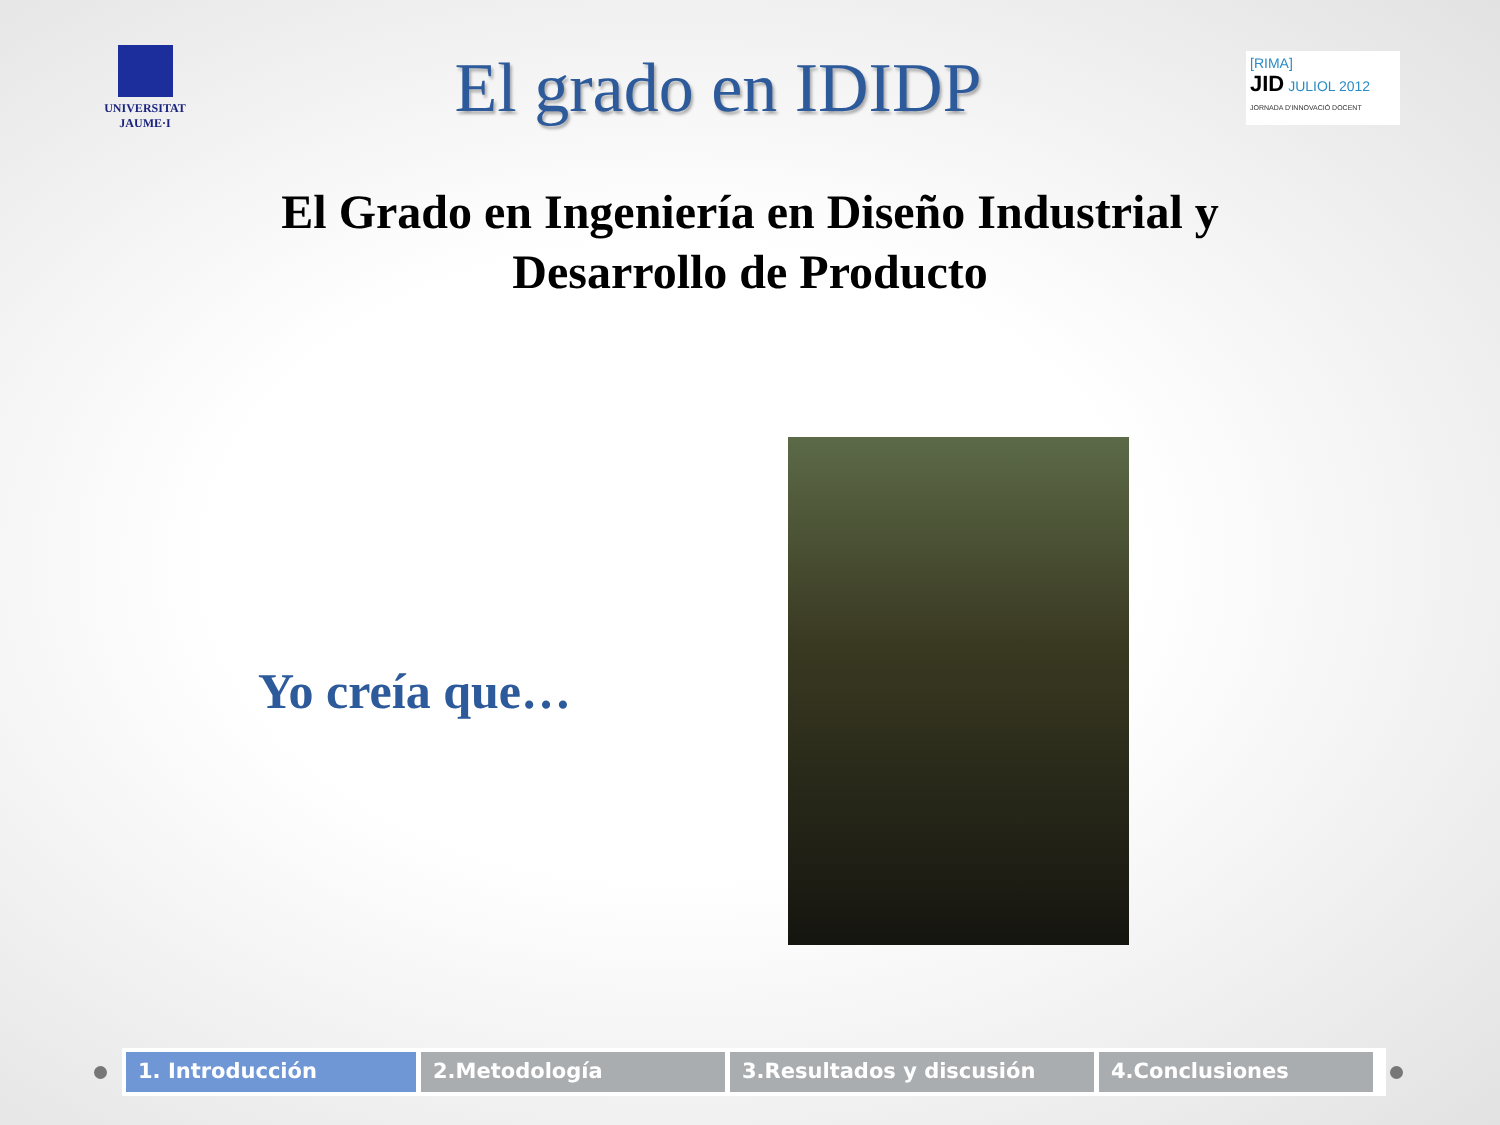UNIVERSITAT
JAUME·I
El grado en IDIDP
[RIMA]
JID JULIOL 2012
JORNADA D'INNOVACIÓ DOCENT
El Grado en Ingeniería en Diseño Industrial y
Desarrollo de Producto
Yo creía que…
1. Introducción 2.Metodología 3.Resultados y discusión 4.Conclusiones